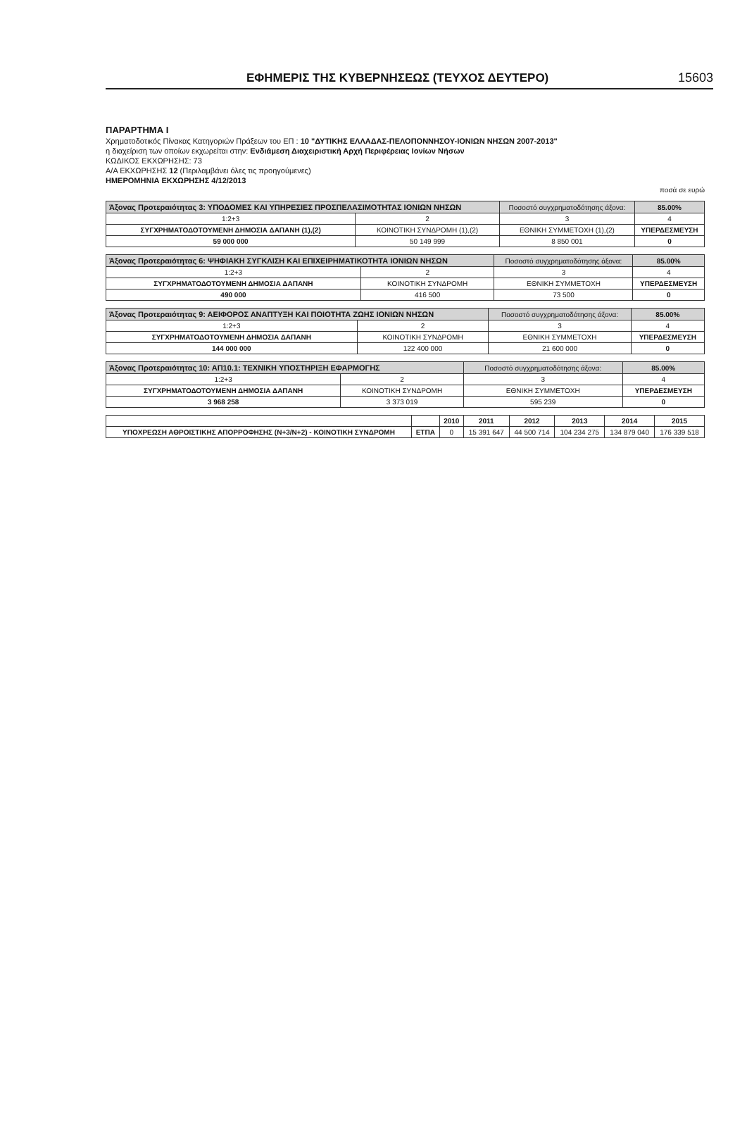ΕΦΗΜΕΡΙΣ ΤΗΣ ΚΥΒΕΡΝΗΣΕΩΣ (ΤΕΥΧΟΣ ΔΕΥΤΕΡΟ) 15603
ΠΑΡΑΡΤΗΜΑ Ι
Χρηματοδοτικός Πίνακας Κατηγοριών Πράξεων του ΕΠ : 10 "ΔΥΤΙΚΗΣ ΕΛΛΑΔΑΣ-ΠΕΛΟΠΟΝΝΗΣΟΥ-ΙΟΝΙΩΝ ΝΗΣΩΝ 2007-2013"
η διαχείριση των οποίων εκχωρείται στην: Ενδιάμεση Διαχειριστική Αρχή Περιφέρειας Ιονίων Νήσων
ΚΩΔΙΚΟΣ ΕΚΧΩΡΗΣΗΣ: 73
Α/Α ΕΚΧΩΡΗΣΗΣ 12 (Περιλαμβάνει όλες τις προηγούμενες)
ΗΜΕΡΟΜΗΝΙΑ ΕΚΧΩΡΗΣΗΣ 4/12/2013
ποσά σε ευρώ
| Άξονας Προτεραιότητας 3: ΥΠΟΔΟΜΕΣ ΚΑΙ ΥΠΗΡΕΣΙΕΣ ΠΡΟΣΠΕΛΑΣΙΜΟΤΗΤΑΣ ΙΟΝΙΩΝ ΝΗΣΩΝ | | Ποσοστό συγχρηματοδότησης άξονα: | 85.00% |
| 1:2+3 | 2 | 3 | 4 |
| ΣΥΓΧΡΗΜΑΤΟΔΟΤΟΥΜΕΝΗ ΔΗΜΟΣΙΑ ΔΑΠΑΝΗ (1),(2) | ΚΟΙΝΟΤΙΚΗ ΣΥΝΔΡΟΜΗ (1),(2) | ΕΘΝΙΚΗ ΣΥΜΜΕΤΟΧΗ (1),(2) | ΥΠΕΡΔΕΣΜΕΥΣΗ |
| 59 000 000 | 50 149 999 | 8 850 001 | 0 |
| Άξονας Προτεραιότητας 6: ΨΗΦΙΑΚΗ ΣΥΓΚΛΙΣΗ ΚΑΙ ΕΠΙΧΕΙΡΗΜΑΤΙΚΟΤΗΤΑ ΙΟΝΙΩΝ ΝΗΣΩΝ | | Ποσοστό συγχρηματοδότησης άξονα: | 85.00% |
| 1:2+3 | 2 | 3 | 4 |
| ΣΥΓΧΡΗΜΑΤΟΔΟΤΟΥΜΕΝΗ ΔΗΜΟΣΙΑ ΔΑΠΑΝΗ | ΚΟΙΝΟΤΙΚΗ ΣΥΝΔΡΟΜΗ | ΕΘΝΙΚΗ ΣΥΜΜΕΤΟΧΗ | ΥΠΕΡΔΕΣΜΕΥΣΗ |
| 490 000 | 416 500 | 73 500 | 0 |
| Άξονας Προτεραιότητας 9: ΑΕΙΦΟΡΟΣ ΑΝΑΠΤΥΞΗ ΚΑΙ ΠΟΙΟΤΗΤΑ ΖΩΗΣ ΙΟΝΙΩΝ ΝΗΣΩΝ | | Ποσοστό συγχρηματοδότησης άξονα: | 85.00% |
| 1:2+3 | 2 | 3 | 4 |
| ΣΥΓΧΡΗΜΑΤΟΔΟΤΟΥΜΕΝΗ ΔΗΜΟΣΙΑ ΔΑΠΑΝΗ | ΚΟΙΝΟΤΙΚΗ ΣΥΝΔΡΟΜΗ | ΕΘΝΙΚΗ ΣΥΜΜΕΤΟΧΗ | ΥΠΕΡΔΕΣΜΕΥΣΗ |
| 144 000 000 | 122 400 000 | 21 600 000 | 0 |
| Άξονας Προτεραιότητας 10: ΑΠ10.1: ΤΕΧΝΙΚΗ ΥΠΟΣΤΗΡΙΞΗ ΕΦΑΡΜΟΓΗΣ | | Ποσοστό συγχρηματοδότησης άξονα: | 85.00% |
| 1:2+3 | 2 | 3 | 4 |
| ΣΥΓΧΡΗΜΑΤΟΔΟΤΟΥΜΕΝΗ ΔΗΜΟΣΙΑ ΔΑΠΑΝΗ | ΚΟΙΝΟΤΙΚΗ ΣΥΝΔΡΟΜΗ | ΕΘΝΙΚΗ ΣΥΜΜΕΤΟΧΗ | ΥΠΕΡΔΕΣΜΕΥΣΗ |
| 3 968 258 | 3 373 019 | 595 239 | 0 |
| | | 2010 | 2011 | 2012 | 2013 | 2014 | 2015 |
| --- | --- | --- | --- | --- | --- | --- | --- |
| ΥΠΟΧΡΕΩΣΗ ΑΘΡΟΙΣΤΙΚΗΣ ΑΠΟΡΡΟΦΗΣΗΣ (Ν+3/Ν+2) - ΚΟΙΝΟΤΙΚΗ ΣΥΝΔΡΟΜΗ | ΕΤΠΑ | 0 | 15 391 647 | 44 500 714 | 104 234 275 | 134 879 040 | 176 339 518 |